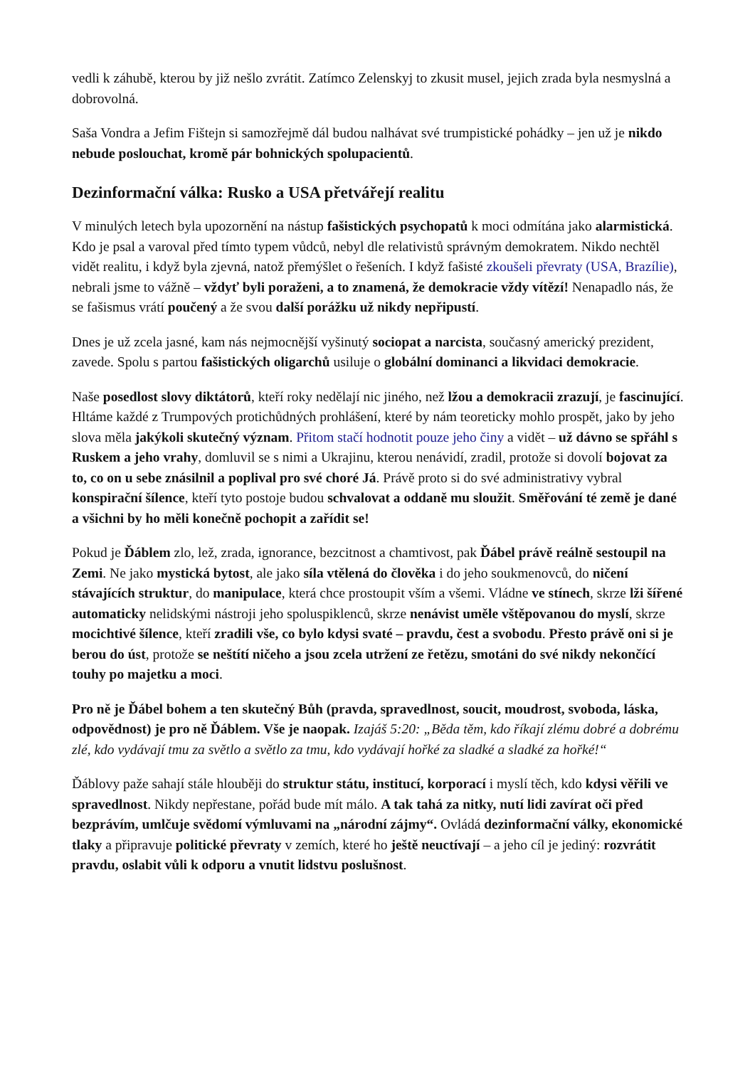vedli k záhubě, kterou by již nešlo zvrátit. Zatímco Zelenskyj to zkusit musel, jejich zrada byla nesmyslná a dobrovolná.
Saša Vondra a Jefim Fištejn si samozřejmě dál budou nalhávat své trumpistické pohádky – jen už je nikdo nebude poslouchat, kromě pár bohnických spolupacientů.
Dezinformační válka: Rusko a USA přetvářejí realitu
V minulých letech byla upozornění na nástup fašistických psychopatů k moci odmítána jako alarmistická. Kdo je psal a varoval před tímto typem vůdců, nebyl dle relativistů správným demokratem. Nikdo nechtěl vidět realitu, i když byla zjevná, natož přemýšlet o řešeních. I když fašisté zkoušeli převraty (USA, Brazílie), nebrali jsme to vážně – vždyť byli poraženi, a to znamená, že demokracie vždy vítězí! Nenapadlo nás, že se fašismus vrátí poučený a že svou další porážku už nikdy nepřipustí.
Dnes je už zcela jasné, kam nás nejmocnější vyšinutý sociopat a narcista, současný americký prezident, zavede. Spolu s partou fašistických oligarchů usiluje o globální dominanci a likvidaci demokracie.
Naše posedlost slovy diktátorů, kteří roky nedělají nic jiného, než lžou a demokracii zrazují, je fascinující. Hltáme každé z Trumpových protichůdných prohlášení, které by nám teoreticky mohlo prospět, jako by jeho slova měla jakýkoli skutečný význam. Přitom stačí hodnotit pouze jeho činy a vidět – už dávno se spřáhl s Ruskem a jeho vrahy, domluvil se s nimi a Ukrajinu, kterou nenávidí, zradil, protože si dovolí bojovat za to, co on u sebe znásilnil a poplival pro své choré Já. Právě proto si do své administrativy vybral konspirační šílence, kteří tyto postoje budou schvalovat a oddaně mu sloužit. Směřování té země je dané a všichni by ho měli konečně pochopit a zařídit se!
Pokud je Ďáblem zlo, lež, zrada, ignorance, bezcitnost a chamtivost, pak Ďábel právě reálně sestoupil na Zemi. Ne jako mystická bytost, ale jako síla vtělená do člověka i do jeho soukmenovců, do ničení stávajících struktur, do manipulace, která chce prostoupit vším a všemi. Vládne ve stínech, skrze lži šířené automaticky nelidskými nástroji jeho spoluspiklenců, skrze nenávist uměle vštěpovanou do myslí, skrze mocichtivé šílence, kteří zradili vše, co bylo kdysi svaté – pravdu, čest a svobodu. Přesto právě oni si je berou do úst, protože se neštítí ničeho a jsou zcela utržení ze řetězu, smotáni do své nikdy nekončící touhy po majetku a moci.
Pro ně je Ďábel bohem a ten skutečný Bůh (pravda, spravedlnost, soucit, moudrost, svoboda, láska, odpovědnost) je pro ně Ďáblem. Vše je naopak. Izajáš 5:20: „Běda těm, kdo říkají zlému dobré a dobrému zlé, kdo vydávají tmu za světlo a světlo za tmu, kdo vydávají hořké za sladké a sladké za hořké!“
Ďáblovy paže sahají stále hlouběji do struktur státu, institucí, korporací i myslí těch, kdo kdysi věřili ve spravedlnost. Nikdy nepřestane, pořád bude mít málo. A tak tahá za nitky, nutí lidi zavírat oči před bezprávím, umlčuje svědomí výmluvami na „národní zájmy“. Ovládá dezinformační války, ekonomické tlaky a připravuje politické převraty v zemích, které ho ještě neuctívají – a jeho cíl je jediný: rozvrátit pravdu, oslabit vůli k odporu a vnutit lidstvu poslušnost.